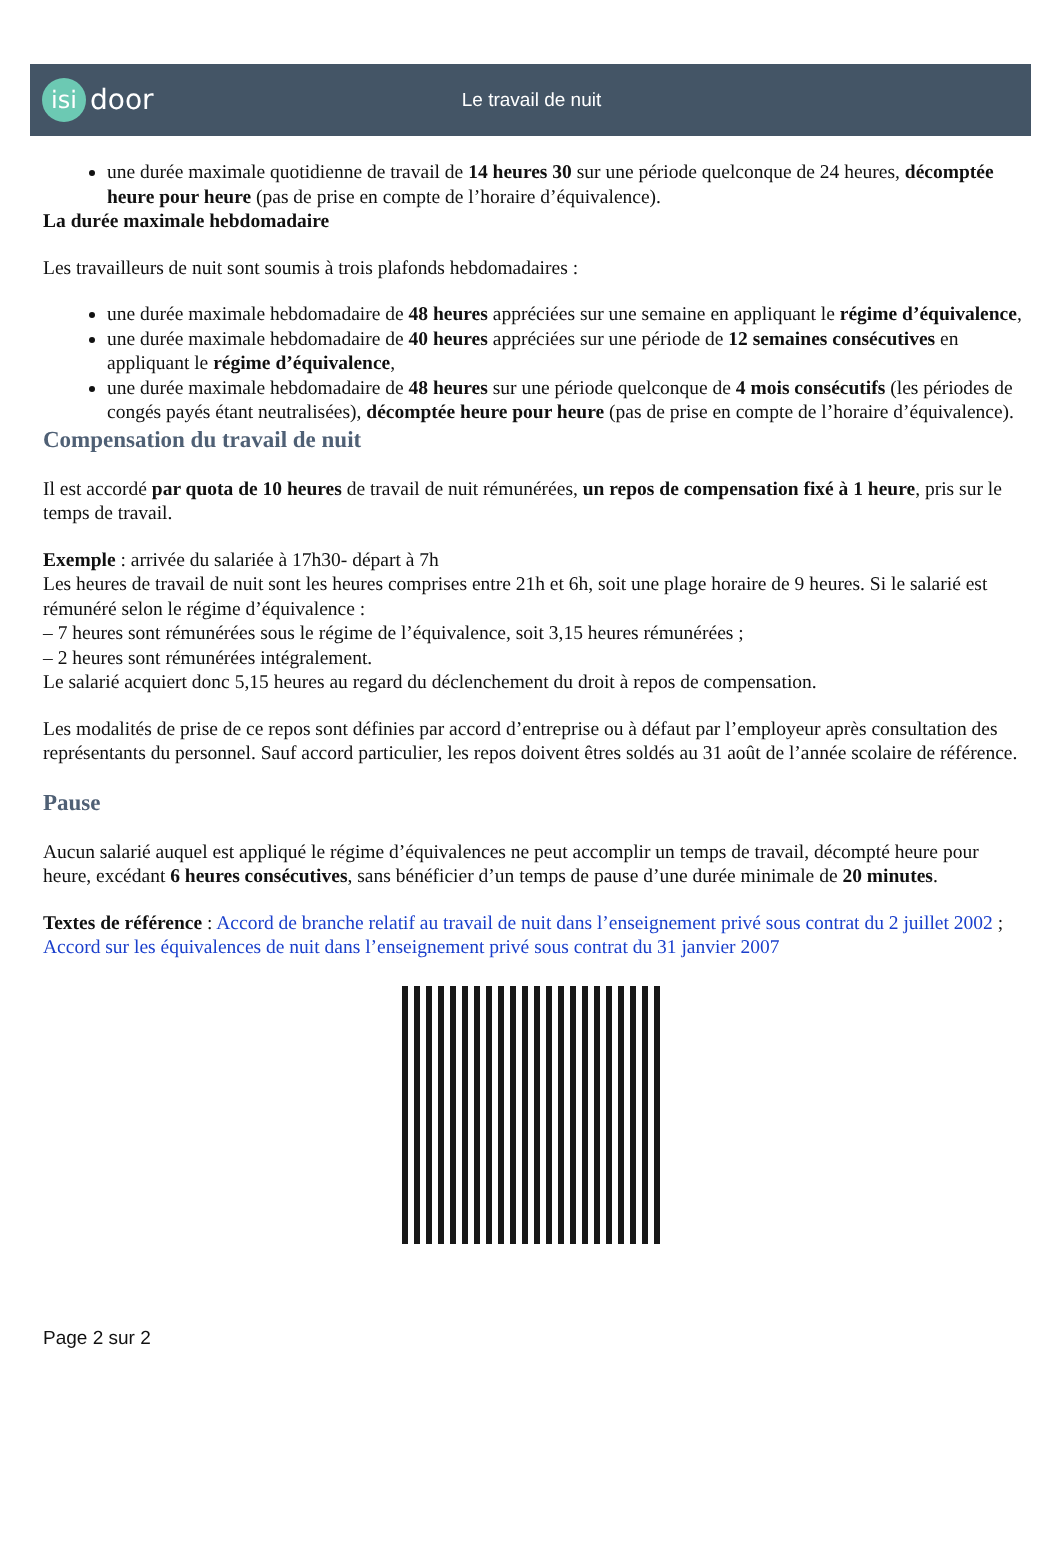isi door
Le travail de nuit
une durée maximale quotidienne de travail de 14 heures 30 sur une période quelconque de 24 heures, décomptée heure pour heure (pas de prise en compte de l’horaire d’équivalence).
La durée maximale hebdomadaire
Les travailleurs de nuit sont soumis à trois plafonds hebdomadaires :
une durée maximale hebdomadaire de 48 heures appréciées sur une semaine en appliquant le régime d’équivalence,
une durée maximale hebdomadaire de 40 heures appréciées sur une période de 12 semaines consécutives en appliquant le régime d’équivalence,
une durée maximale hebdomadaire de 48 heures sur une période quelconque de 4 mois consécutifs (les périodes de congés payés étant neutralisées), décomptée heure pour heure (pas de prise en compte de l’horaire d’équivalence).
Compensation du travail de nuit
Il est accordé par quota de 10 heures de travail de nuit rémunérées, un repos de compensation fixé à 1 heure, pris sur le temps de travail.
Exemple : arrivée du salariée à 17h30- départ à 7h
Les heures de travail de nuit sont les heures comprises entre 21h et 6h, soit une plage horaire de 9 heures. Si le salarié est rémunéré selon le régime d’équivalence :
– 7 heures sont rémunérées sous le régime de l’équivalence, soit 3,15 heures rémunérées ;
– 2 heures sont rémunérées intégralement.
Le salarié acquiert donc 5,15 heures au regard du déclenchement du droit à repos de compensation.
Les modalités de prise de ce repos sont définies par accord d’entreprise ou à défaut par l’employeur après consultation des représentants du personnel. Sauf accord particulier, les repos doivent êtres soldés au 31 août de l’année scolaire de référence.
Pause
Aucun salarié auquel est appliqué le régime d’équivalences ne peut accomplir un temps de travail, décompté heure pour heure, excédant 6 heures consécutives, sans bénéficier d’un temps de pause d’une durée minimale de 20 minutes.
Textes de référence : Accord de branche relatif au travail de nuit dans l’enseignement privé sous contrat du 2 juillet 2002 ; Accord sur les équivalences de nuit dans l’enseignement privé sous contrat du 31 janvier 2007
Page 2 sur 2